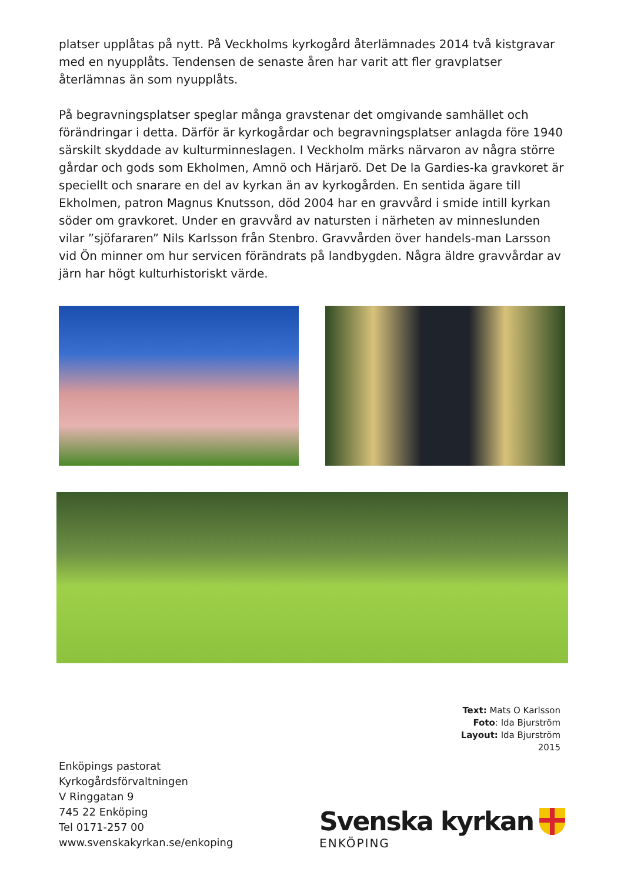platser upplåtas på nytt. På Veckholms kyrkogård återlämnades 2014 två kistgravar med en nyupplåts. Tendensen de senaste åren har varit att fler gravplatser återlämnas än som nyupplåts.
På begravningsplatser speglar många gravstenar det omgivande samhället och förändringar i detta. Därför är kyrkogårdar och begravningsplatser anlagda före 1940 särskilt skyddade av kulturminneslagen. I Veckholm märks närvaron av några större gårdar och gods som Ekholmen, Amnö och Härjarö. Det De la Gardies-ka gravkoret är speciellt och snarare en del av kyrkan än av kyrkogården. En sentida ägare till Ekholmen, patron Magnus Knutsson, död 2004 har en gravvård i smide intill kyrkan söder om gravkoret. Under en gravvård av natursten i närheten av minneslunden vilar ”sjöfararen” Nils Karlsson från Stenbro. Gravvården över handels-man Larsson vid Ön minner om hur servicen förändrats på landbygden. Några äldre gravvårdar av järn har högt kulturhistoriskt värde.
Text: Mats O Karlsson
Foto: Ida Bjurström
Layout: Ida Bjurström
2015
Enköpings pastorat
Kyrkogårdsförvaltningen
V Ringgatan 9
745 22 Enköping
Tel 0171-257 00
www.svenskakyrkan.se/enkoping
Svenska kyrkan
ENKÖPING